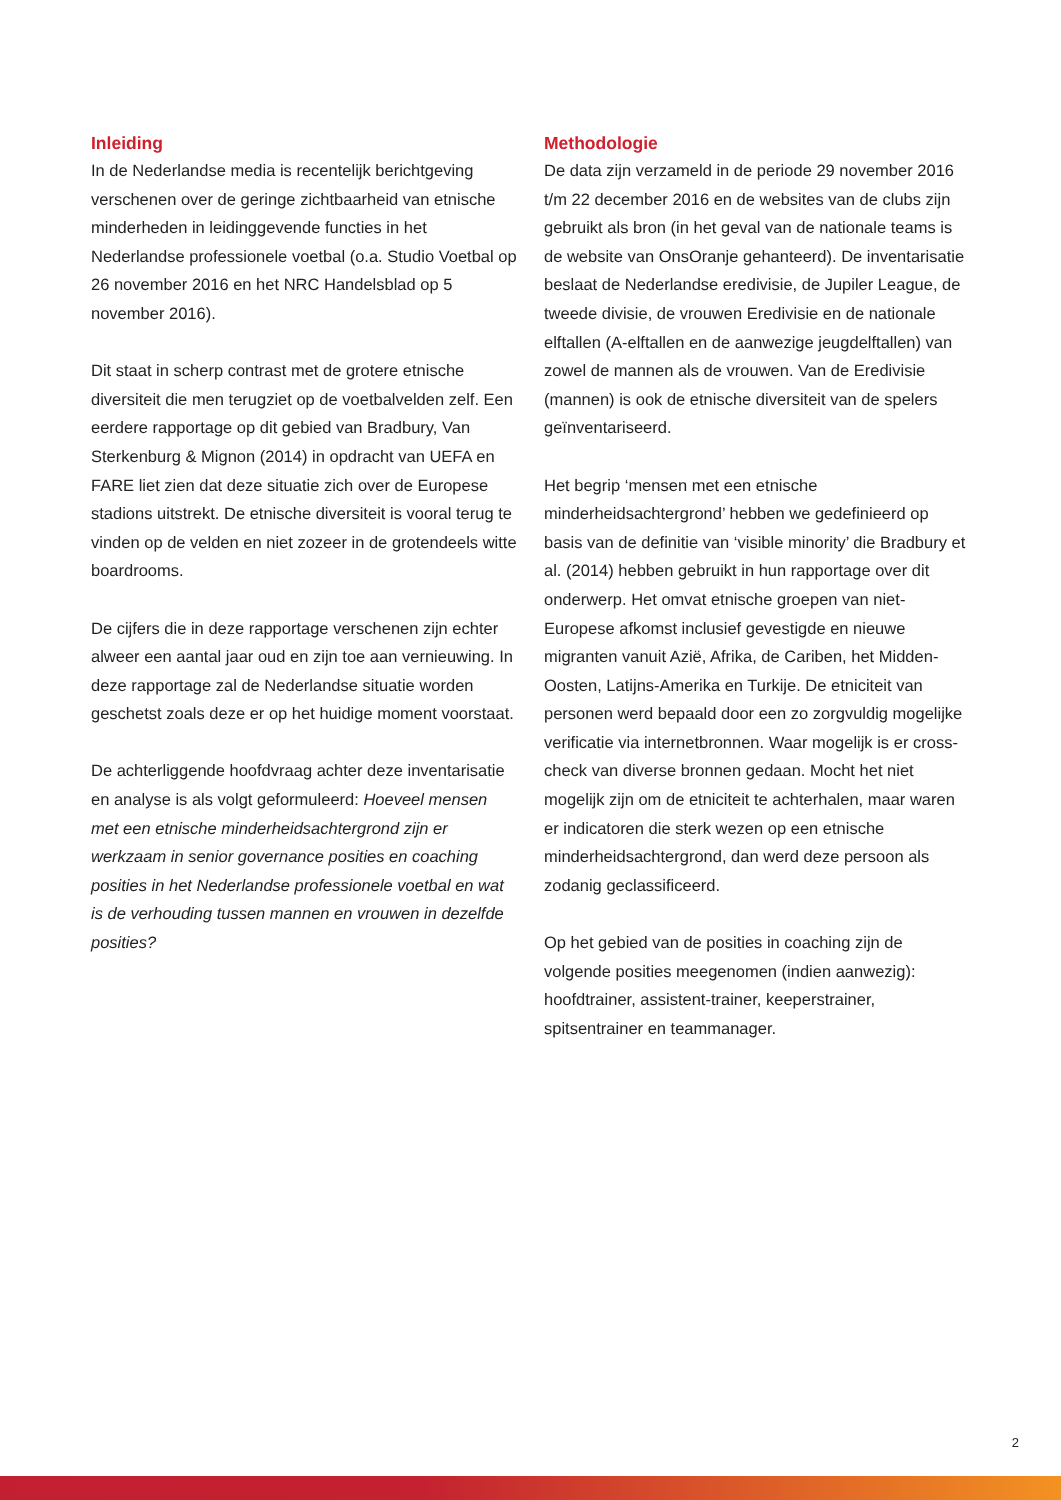Inleiding
In de Nederlandse media is recentelijk berichtgeving verschenen over de geringe zichtbaarheid van etnische minderheden in leidinggevende functies in het Nederlandse professionele voetbal (o.a. Studio Voetbal op 26 november 2016 en het NRC Handelsblad op 5 november 2016).
Dit staat in scherp contrast met de grotere etnische diversiteit die men terugziet op de voetbalvelden zelf. Een eerdere rapportage op dit gebied van Bradbury, Van Sterkenburg & Mignon (2014) in opdracht van UEFA en FARE liet zien dat deze situatie zich over de Europese stadions uitstrekt. De etnische diversiteit is vooral terug te vinden op de velden en niet zozeer in de grotendeels witte boardrooms.
De cijfers die in deze rapportage verschenen zijn echter alweer een aantal jaar oud en zijn toe aan vernieuwing. In deze rapportage zal de Nederlandse situatie worden geschetst zoals deze er op het huidige moment voorstaat.
De achterliggende hoofdvraag achter deze inventarisatie en analyse is als volgt geformuleerd: Hoeveel mensen met een etnische minderheidsachtergrond zijn er werkzaam in senior governance posities en coaching posities in het Nederlandse professionele voetbal en wat is de verhouding tussen mannen en vrouwen in dezelfde posities?
Methodologie
De data zijn verzameld in de periode 29 november 2016 t/m 22 december 2016 en de websites van de clubs zijn gebruikt als bron (in het geval van de nationale teams is de website van OnsOranje gehanteerd). De inventarisatie beslaat de Nederlandse eredivisie, de Jupiler League, de tweede divisie, de vrouwen Eredivisie en de nationale elftallen (A-elftallen en de aanwezige jeugdelftallen) van zowel de mannen als de vrouwen. Van de Eredivisie (mannen) is ook de etnische diversiteit van de spelers geïnventariseerd.
Het begrip ‘mensen met een etnische minderheidsachtergrond’ hebben we gedefinieerd op basis van de definitie van ‘visible minority’ die Bradbury et al. (2014) hebben gebruikt in hun rapportage over dit onderwerp. Het omvat etnische groepen van niet-Europese afkomst inclusief gevestigde en nieuwe migranten vanuit Azië, Afrika, de Cariben, het Midden-Oosten, Latijns-Amerika en Turkije. De etniciteit van personen werd bepaald door een zo zorgvuldig mogelijke verificatie via internetbronnen. Waar mogelijk is er cross-check van diverse bronnen gedaan. Mocht het niet mogelijk zijn om de etniciteit te achterhalen, maar waren er indicatoren die sterk wezen op een etnische minderheidsachtergrond, dan werd deze persoon als zodanig geclassificeerd.
Op het gebied van de posities in coaching zijn de volgende posities meegenomen (indien aanwezig): hoofdtrainer, assistent-trainer, keeperstrainer, spitsentrainer en teammanager.
2